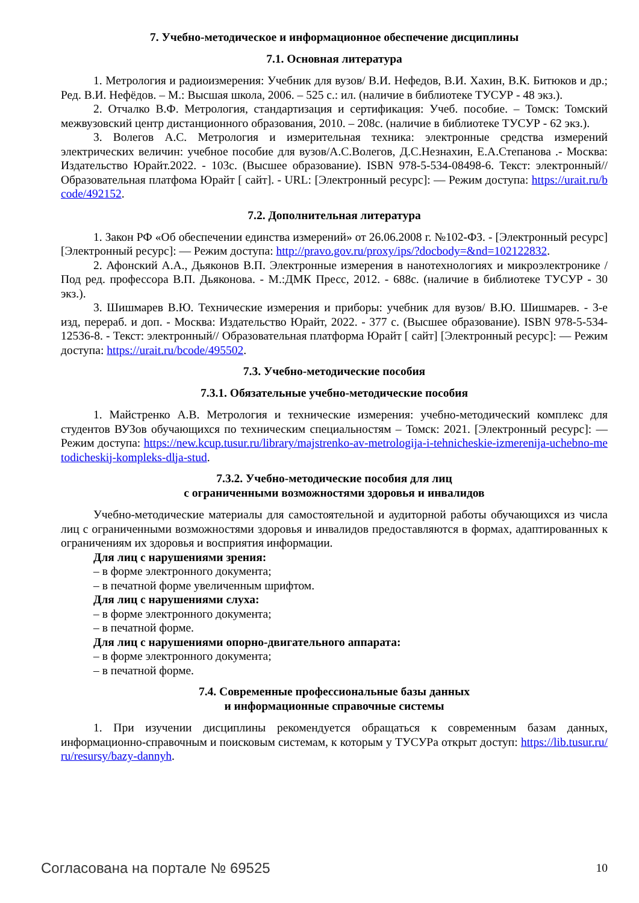7. Учебно-методическое и информационное обеспечение дисциплины
7.1. Основная литература
1. Метрология и радиоизмерения: Учебник для вузов/ В.И. Нефедов, В.И. Хахин, В.К. Битюков и др.; Ред. В.И. Нефёдов. – М.: Высшая школа, 2006. – 525 с.: ил. (наличие в библиотеке ТУСУР - 48 экз.).
2. Отчалко В.Ф. Метрология, стандартизация и сертификация: Учеб. пособие. – Томск: Томский межвузовский центр дистанционного образования, 2010. – 208с. (наличие в библиотеке ТУСУР - 62 экз.).
3. Волегов А.С. Метрология и измерительная техника: электронные средства измерений электрических величин: учебное пособие для вузов/А.С.Волегов, Д.С.Незнахин, Е.А.Степанова .- Москва: Издательство Юрайт.2022. - 103с. (Высшее образование). ISBN 978-5-534-08498-6. Текст: электронный// Образовательная платфома Юрайт [ сайт]. - URL: [Электронный ресурс]: — Режим доступа: https://urait.ru/bcode/492152.
7.2. Дополнительная литература
1. Закон РФ «Об обеспечении единства измерений» от 26.06.2008 г. №102-ФЗ. - [Электронный ресурс] [Электронный ресурс]: — Режим доступа: http://pravo.gov.ru/proxy/ips/?docbody=&nd=102122832.
2. Афонский А.А., Дьяконов В.П. Электронные измерения в нанотехнологиях и микроэлектронике / Под ред. профессора В.П. Дьяконова. - М.:ДМК Пресс, 2012. - 688с. (наличие в библиотеке ТУСУР - 30 экз.).
3. Шишмарев В.Ю. Технические измерения и приборы: учебник для вузов/ В.Ю. Шишмарев. - 3-е изд, перераб. и доп. - Москва: Издательство Юрайт, 2022. - 377 с. (Высшее образование). ISBN 978-5-534-12536-8. - Текст: электронный// Образовательная платформа Юрайт [ сайт] [Электронный ресурс]: — Режим доступа: https://urait.ru/bcode/495502.
7.3. Учебно-методические пособия
7.3.1. Обязательные учебно-методические пособия
1. Майстренко А.В. Метрология и технические измерения: учебно-методический комплекс для студентов ВУЗов обучающихся по техническим специальностям – Томск: 2021. [Электронный ресурс]: — Режим доступа: https://new.kcup.tusur.ru/library/majstrenko-av-metrologija-i-tehnicheskie-izmerenija-uchebno-metodicheskij-kompleks-dlja-stud.
7.3.2. Учебно-методические пособия для лиц
с ограниченными возможностями здоровья и инвалидов
Учебно-методические материалы для самостоятельной и аудиторной работы обучающихся из числа лиц с ограниченными возможностями здоровья и инвалидов предоставляются в формах, адаптированных к ограничениям их здоровья и восприятия информации.
Для лиц с нарушениями зрения:
– в форме электронного документа;
– в печатной форме увеличенным шрифтом.
Для лиц с нарушениями слуха:
– в форме электронного документа;
– в печатной форме.
Для лиц с нарушениями опорно-двигательного аппарата:
– в форме электронного документа;
– в печатной форме.
7.4. Современные профессиональные базы данных
и информационные справочные системы
1. При изучении дисциплины рекомендуется обращаться к современным базам данных, информационно-справочным и поисковым системам, к которым у ТУСУРа открыт доступ: https://lib.tusur.ru/ru/resursy/bazy-dannyh.
Согласована на портале № 69525 10